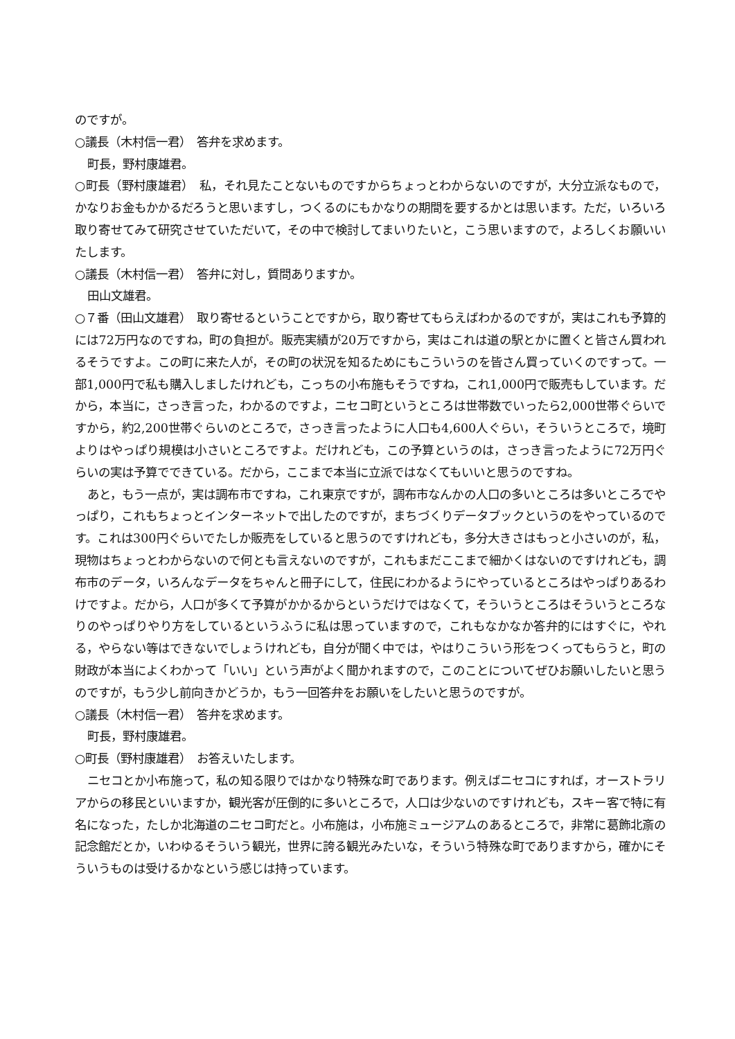のですが。
○議長（木村信一君）　答弁を求めます。
町長，野村康雄君。
○町長（野村康雄君）　私，それ見たことないものですからちょっとわからないのですが，大分立派なもので，かなりお金もかかるだろうと思いますし，つくるのにもかなりの期間を要するかとは思います。ただ，いろいろ取り寄せてみて研究させていただいて，その中で検討してまいりたいと，こう思いますので，よろしくお願いいたします。
○議長（木村信一君）　答弁に対し，質問ありますか。
田山文雄君。
○７番（田山文雄君）　取り寄せるということですから，取り寄せてもらえばわかるのですが，実はこれも予算的には72万円なのですね，町の負担が。販売実績が20万ですから，実はこれは道の駅とかに置くと皆さん買われるそうですよ。この町に来た人が，その町の状況を知るためにもこういうのを皆さん買っていくのですって。一部1,000円で私も購入しましたけれども，こっちの小布施もそうですね，これ1,000円で販売もしています。だから，本当に，さっき言った，わかるのですよ，ニセコ町というところは世帯数でいったら2,000世帯ぐらいですから，約2,200世帯ぐらいのところで，さっき言ったように人口も4,600人ぐらい，そういうところで，境町よりはやっぱり規模は小さいところですよ。だけれども，この予算というのは，さっき言ったように72万円ぐらいの実は予算でできている。だから，ここまで本当に立派ではなくてもいいと思うのですね。
あと，もう一点が，実は調布市ですね，これ東京ですが，調布市なんかの人口の多いところは多いところでやっぱり，これもちょっとインターネットで出したのですが，まちづくりデータブックというのをやっているのです。これは300円ぐらいでたしか販売をしていると思うのですけれども，多分大きさはもっと小さいのが，私，現物はちょっとわからないので何とも言えないのですが，これもまだここまで細かくはないのですけれども，調布市のデータ，いろんなデータをちゃんと冊子にして，住民にわかるようにやっているところはやっぱりあるわけですよ。だから，人口が多くて予算がかかるからというだけではなくて，そういうところはそういうところなりのやっぱりやり方をしているというふうに私は思っていますので，これもなかなか答弁的にはすぐに，やれる，やらない等はできないでしょうけれども，自分が聞く中では，やはりこういう形をつくってもらうと，町の財政が本当によくわかって「いい」という声がよく聞かれますので，このことについてぜひお願いしたいと思うのですが，もう少し前向きかどうか，もう一回答弁をお願いをしたいと思うのですが。
○議長（木村信一君）　答弁を求めます。
町長，野村康雄君。
○町長（野村康雄君）　お答えいたします。
ニセコとか小布施って，私の知る限りではかなり特殊な町であります。例えばニセコにすれば，オーストラリアからの移民といいますか，観光客が圧倒的に多いところで，人口は少ないのですけれども，スキー客で特に有名になった，たしか北海道のニセコ町だと。小布施は，小布施ミュージアムのあるところで，非常に葛飾北斎の記念館だとか，いわゆるそういう観光，世界に誇る観光みたいな，そういう特殊な町でありますから，確かにそういうものは受けるかなという感じは持っています。